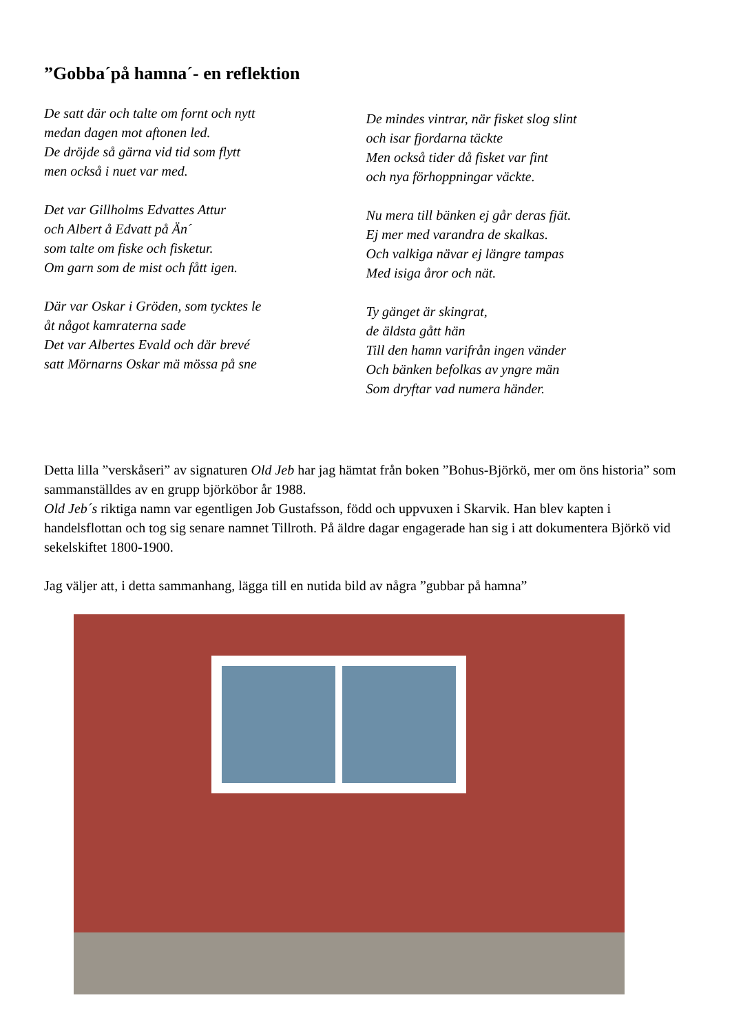”Gobba´på hamna´- en reflektion
De satt där och talte om fornt och nytt
medan dagen mot aftonen led.
De dröjde så gärna vid tid som flytt
men också i nuet var med.
Det var Gillholms Edvattes Attur
och Albert å Edvatt på Än´
som talte om fiske och fisketur.
Om garn som de mist och fått igen.
Där var Oskar i Gröden, som tycktes le
åt något kamraterna sade
Det var Albertes Evald och där brevé
satt Mörnarns Oskar mä mössa på sne
De mindes vintrar, när fisket slog slint
och isar fjordarna täckte
Men också tider då fisket var fint
och nya förhoppningar väckte.
Nu mera till bänken ej går deras fjät.
Ej mer med varandra de skalkas.
Och valkiga nävar ej längre tampas
Med isiga åror och nät.
Ty gänget är skingrat,
de äldsta gått hän
Till den hamn varifrån ingen vänder
Och bänken befolkas av yngre män
Som dryftar vad numera händer.
Detta lilla ”verskåseri” av signaturen Old Jeb har jag hämtat från boken ”Bohus-Björkö, mer om öns historia” som sammanställdes av en grupp björköbor år 1988.
Old Jeb´s riktiga namn var egentligen Job Gustafsson, född och uppvuxen i Skarvik. Han blev kapten i handelsflottan och tog sig senare namnet Tillroth. På äldre dagar engagerade han sig i att dokumentera Björkö vid sekelskiftet 1800-1900.
Jag väljer att, i detta sammanhang, lägga till en nutida bild av några ”gubbar på hamna”